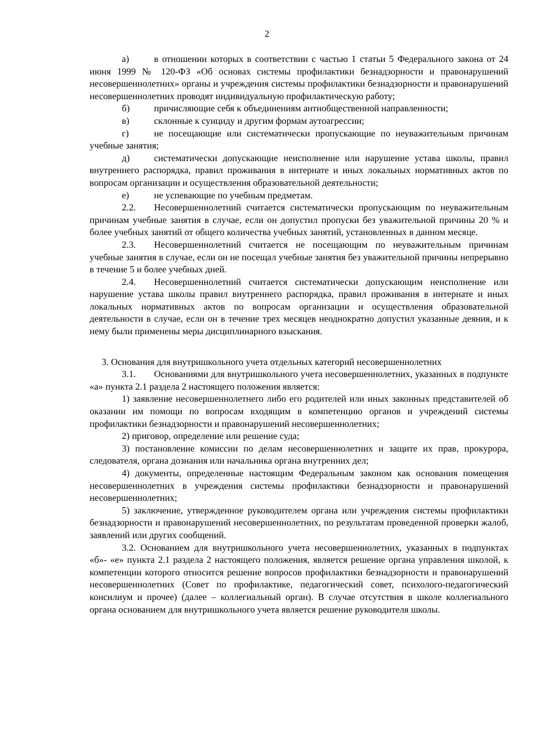2
а) в отношении которых в соответствии с частью 1 статьи 5 Федерального закона от 24 июня 1999 № 120-ФЗ «Об основах системы профилактики безнадзорности и правонарушений несовершеннолетних» органы и учреждения системы профилактики безнадзорности и правонарушений несовершеннолетних проводят индивидуальную профилактическую работу;
б) причисляющие себя к объединениям антиобщественной направленности;
в) склонные к суициду и другим формам аутоагрессии;
г) не посещающие или систематически пропускающие по неуважительным причинам учебные занятия;
д) систематически допускающие неисполнение или нарушение устава школы, правил внутреннего распорядка, правил проживания в интернате и иных локальных нормативных актов по вопросам организации и осуществления образовательной деятельности;
е) не успевающие по учебным предметам.
2.2. Несовершеннолетний считается систематически пропускающим по неуважительным причинам учебные занятия в случае, если он допустил пропуски без уважительной причины 20 % и более учебных занятий от общего количества учебных занятий, установленных в данном месяце.
2.3. Несовершеннолетний считается не посещающим по неуважительным причинам учебные занятия в случае, если он не посещал учебные занятия без уважительной причины непрерывно в течение 5 и более учебных дней.
2.4. Несовершеннолетний считается систематически допускающим неисполнение или нарушение устава школы правил внутреннего распорядка, правил проживания в интернате и иных локальных нормативных актов по вопросам организации и осуществления образовательной деятельности в случае, если он в течение трех месяцев неоднократно допустил указанные деяния, и к нему были применены меры дисциплинарного взыскания.
3. Основания для внутришкольного учета отдельных категорий несовершеннолетних
3.1. Основаниями для внутришкольного учета несовершеннолетних, указанных в подпункте «а» пункта 2.1 раздела 2 настоящего положения является:
1) заявление несовершеннолетнего либо его родителей или иных законных представителей об оказании им помощи по вопросам входящим в компетенцию органов и учреждений системы профилактики безнадзорности и правонарушений несовершеннолетних;
2) приговор, определение или решение суда;
3) постановление комиссии по делам несовершеннолетних и защите их прав, прокурора, следователя, органа дознания или начальника органа внутренних дел;
4) документы, определенные настоящим Федеральным законом как основания помещения несовершеннолетних в учреждения системы профилактики безнадзорности и правонарушений несовершеннолетних;
5) заключение, утвержденное руководителем органа или учреждения системы профилактики безнадзорности и правонарушений несовершеннолетних, по результатам проведенной проверки жалоб, заявлений или других сообщений.
3.2. Основанием для внутришкольного учета несовершеннолетних, указанных в подпунктах «б»- «е» пункта 2.1 раздела 2 настоящего положения, является решение органа управления школой, к компетенции которого относится решение вопросов профилактики безнадзорности и правонарушений несовершеннолетних (Совет по профилактике, педагогический совет, психолого-педагогический консилиум и прочее) (далее – коллегиальный орган). В случае отсутствия в школе коллегиального органа основанием для внутришкольного учета является решение руководителя школы.